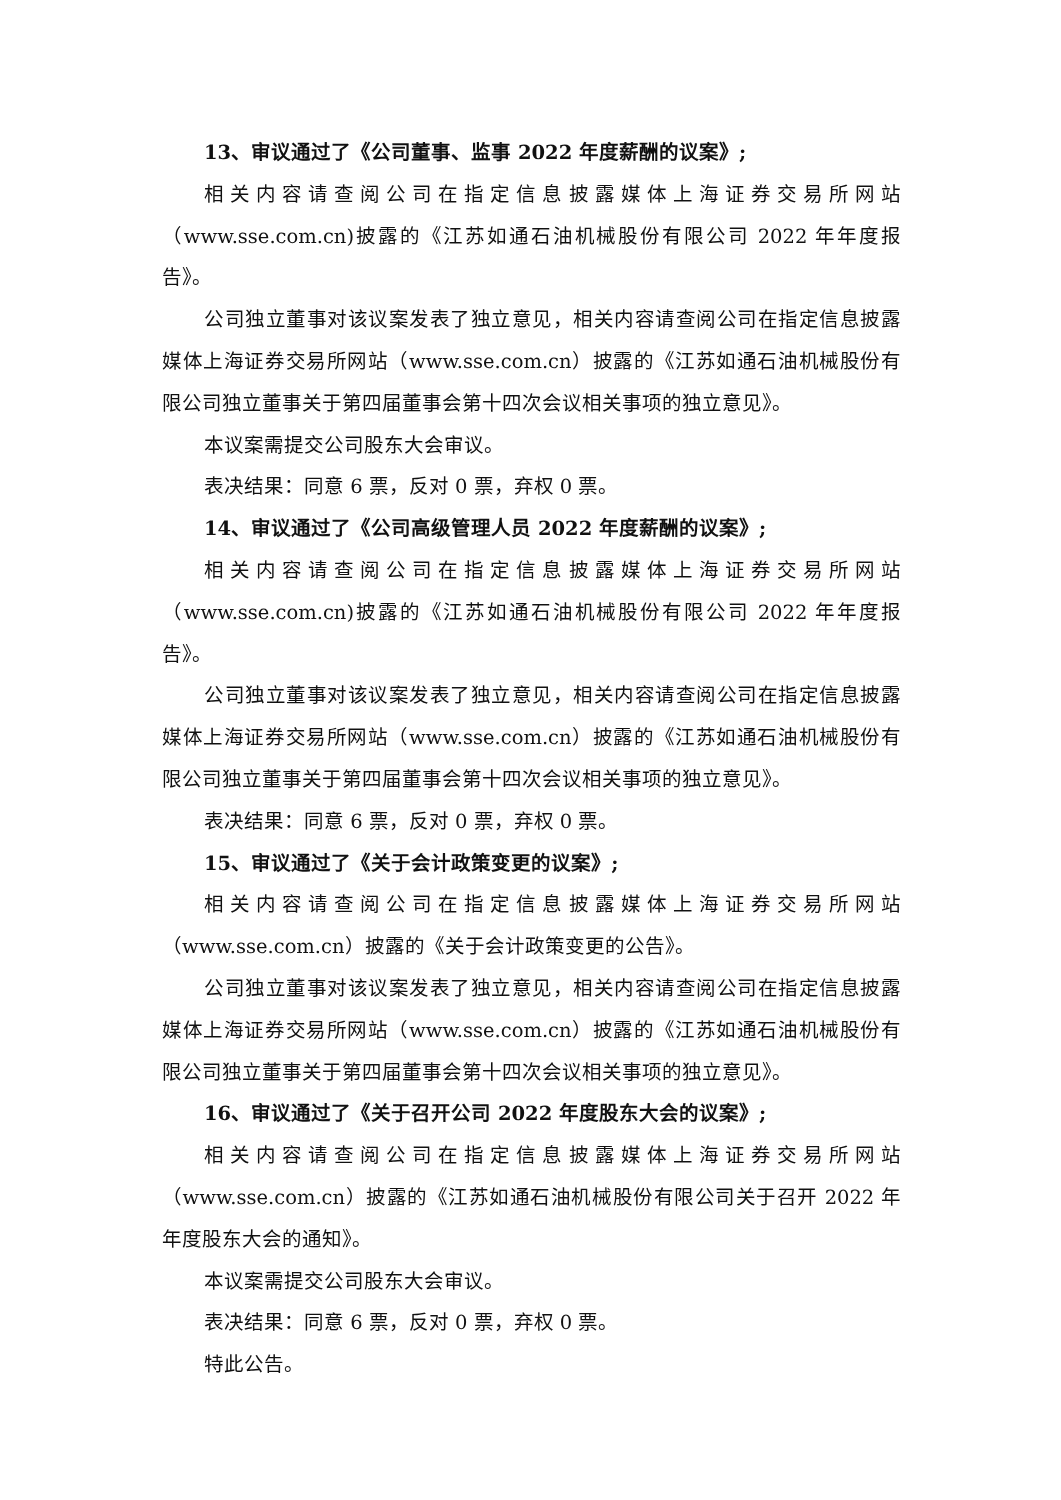13、审议通过了《公司董事、监事 2022 年度薪酬的议案》;
相关内容请查阅公司在指定信息披露媒体上海证券交易所网站（www.sse.com.cn)披露的《江苏如通石油机械股份有限公司 2022 年年度报告》。
公司独立董事对该议案发表了独立意见，相关内容请查阅公司在指定信息披露媒体上海证券交易所网站（www.sse.com.cn）披露的《江苏如通石油机械股份有限公司独立董事关于第四届董事会第十四次会议相关事项的独立意见》。
本议案需提交公司股东大会审议。
表决结果：同意 6 票，反对 0 票，弃权 0 票。
14、审议通过了《公司高级管理人员 2022 年度薪酬的议案》;
相关内容请查阅公司在指定信息披露媒体上海证券交易所网站（www.sse.com.cn)披露的《江苏如通石油机械股份有限公司 2022 年年度报告》。
公司独立董事对该议案发表了独立意见，相关内容请查阅公司在指定信息披露媒体上海证券交易所网站（www.sse.com.cn）披露的《江苏如通石油机械股份有限公司独立董事关于第四届董事会第十四次会议相关事项的独立意见》。
表决结果：同意 6 票，反对 0 票，弃权 0 票。
15、审议通过了《关于会计政策变更的议案》;
相关内容请查阅公司在指定信息披露媒体上海证券交易所网站（www.sse.com.cn）披露的《关于会计政策变更的公告》。
公司独立董事对该议案发表了独立意见，相关内容请查阅公司在指定信息披露媒体上海证券交易所网站（www.sse.com.cn）披露的《江苏如通石油机械股份有限公司独立董事关于第四届董事会第十四次会议相关事项的独立意见》。
16、审议通过了《关于召开公司 2022 年度股东大会的议案》;
相关内容请查阅公司在指定信息披露媒体上海证券交易所网站（www.sse.com.cn）披露的《江苏如通石油机械股份有限公司关于召开 2022 年年度股东大会的通知》。
本议案需提交公司股东大会审议。
表决结果：同意 6 票，反对 0 票，弃权 0 票。
特此公告。